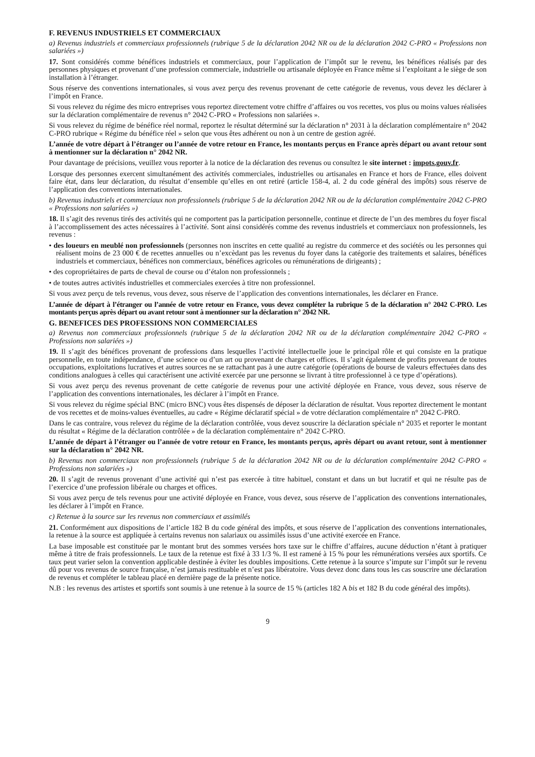F. REVENUS INDUSTRIELS ET COMMERCIAUX
a) Revenus industriels et commerciaux professionnels (rubrique 5 de la déclaration 2042 NR ou de la déclaration 2042 C-PRO « Professions non salariées »)
17. Sont considérés comme bénéfices industriels et commerciaux, pour l’application de l’impôt sur le revenu, les bénéfices réalisés par des personnes physiques et provenant d’une profession commerciale, industrielle ou artisanale déployée en France même si l’exploitant a le siège de son installation à l’étranger.
Sous réserve des conventions internationales, si vous avez perçu des revenus provenant de cette catégorie de revenus, vous devez les déclarer à l’impôt en France.
Si vous relevez du régime des micro entreprises vous reportez directement votre chiffre d’affaires ou vos recettes, vos plus ou moins values réalisées sur la déclaration complémentaire de revenus n° 2042 C-PRO « Professions non salariées ».
Si vous relevez du régime de bénéfice réel normal, reportez le résultat déterminé sur la déclaration n° 2031 à la déclaration complémentaire n° 2042 C-PRO rubrique « Régime du bénéfice réel » selon que vous êtes adhérent ou non à un centre de gestion agréé.
L’année de votre départ à l’étranger ou l’année de votre retour en France, les montants perçus en France après départ ou avant retour sont à mentionner sur la déclaration n° 2042 NR.
Pour davantage de précisions, veuillez vous reporter à la notice de la déclaration des revenus ou consultez le site internet : impots.gouv.fr.
Lorsque des personnes exercent simultanément des activités commerciales, industrielles ou artisanales en France et hors de France, elles doivent faire état, dans leur déclaration, du résultat d’ensemble qu’elles en ont retiré (article 158-4, al. 2 du code général des impôts) sous réserve de l’application des conventions internationales.
b) Revenus industriels et commerciaux non professionnels (rubrique 5 de la déclaration 2042 NR ou de la déclaration complémentaire 2042 C-PRO « Professions non salariées »)
18. Il s’agit des revenus tirés des activités qui ne comportent pas la participation personnelle, continue et directe de l’un des membres du foyer fiscal à l’accomplissement des actes nécessaires à l’activité. Sont ainsi considérés comme des revenus industriels et commerciaux non professionnels, les revenus :
• des loueurs en meublé non professionnels (personnes non inscrites en cette qualité au registre du commerce et des sociétés ou les personnes qui réalisent moins de 23 000 € de recettes annuelles ou n’excèdant pas les revenus du foyer dans la catégorie des traitements et salaires, bénéfices industriels et commerciaux, bénéfices non commerciaux, bénéfices agricoles ou rémunérations de dirigeants) ;
• des copropriétaires de parts de cheval de course ou d’étalon non professionnels ;
• de toutes autres activités industrielles et commerciales exercées à titre non professionnel.
Si vous avez perçu de tels revenus, vous devez, sous réserve de l’application des conventions internationales, les déclarer en France.
L’année de départ à l’étranger ou l’année de votre retour en France, vous devez compléter la rubrique 5 de la déclaration n° 2042 C-PRO. Les montants perçus après départ ou avant retour sont à mentionner sur la déclaration n° 2042 NR.
G. BENEFICES DES PROFESSIONS NON COMMERCIALES
a) Revenus non commerciaux professionnels (rubrique 5 de la déclaration 2042 NR ou de la déclaration complémentaire 2042 C-PRO « Professions non salariées »)
19. Il s’agit des bénéfices provenant de professions dans lesquelles l’activité intellectuelle joue le principal rôle et qui consiste en la pratique personnelle, en toute indépendance, d’une science ou d’un art ou provenant de charges et offices. Il s’agit également de profits provenant de toutes occupations, exploitations lucratives et autres sources ne se rattachant pas à une autre catégorie (opérations de bourse de valeurs effectuées dans des conditions analogues à celles qui caractérisent une activité exercée par une personne se livrant à titre professionnel à ce type d’opérations).
Si vous avez perçu des revenus provenant de cette catégorie de revenus pour une activité déployée en France, vous devez, sous réserve de l’application des conventions internationales, les déclarer à l’impôt en France.
Si vous relevez du régime spécial BNC (micro BNC) vous êtes dispensés de déposer la déclaration de résultat. Vous reportez directement le montant de vos recettes et de moins-values éventuelles, au cadre « Régime déclaratif spécial » de votre déclaration complémentaire n° 2042 C-PRO.
Dans le cas contraire, vous relevez du régime de la déclaration contrôlée, vous devez souscrire la déclaration spéciale n° 2035 et reporter le montant du résultat « Régime de la déclaration contrôlée » de la déclaration complémentaire n° 2042 C-PRO.
L’année de départ à l’étranger ou l’année de votre retour en France, les montants perçus, après départ ou avant retour, sont à mentionner sur la déclaration n° 2042 NR.
b) Revenus non commerciaux non professionnels (rubrique 5 de la déclaration 2042 NR ou de la déclaration complémentaire 2042 C-PRO « Professions non salariées »)
20. Il s’agit de revenus provenant d’une activité qui n’est pas exercée à titre habituel, constant et dans un but lucratif et qui ne résulte pas de l’exercice d’une profession libérale ou charges et offices.
Si vous avez perçu de tels revenus pour une activité déployée en France, vous devez, sous réserve de l’application des conventions internationales, les déclarer à l’impôt en France.
c) Retenue à la source sur les revenus non commerciaux et assimilés
21. Conformément aux dispositions de l’article 182 B du code général des impôts, et sous réserve de l’application des conventions internationales, la retenue à la source est appliquée à certains revenus non salariaux ou assimilés issus d’une activité exercée en France.
La base imposable est constituée par le montant brut des sommes versées hors taxe sur le chiffre d’affaires, aucune déduction n’étant à pratiquer même à titre de frais professionnels. Le taux de la retenue est fixé à 33 1/3 %. Il est ramené à 15 % pour les rémunérations versées aux sportifs. Ce taux peut varier selon la convention applicable destinée à éviter les doubles impositions. Cette retenue à la source s’impute sur l’impôt sur le revenu dû pour vos revenus de source française, n’est jamais restituable et n’est pas libératoire. Vous devez donc dans tous les cas souscrire une déclaration de revenus et compléter le tableau placé en dernière page de la présente notice.
N.B : les revenus des artistes et sportifs sont soumis à une retenue à la source de 15 % (articles 182 A bis et 182 B du code général des impôts).
9